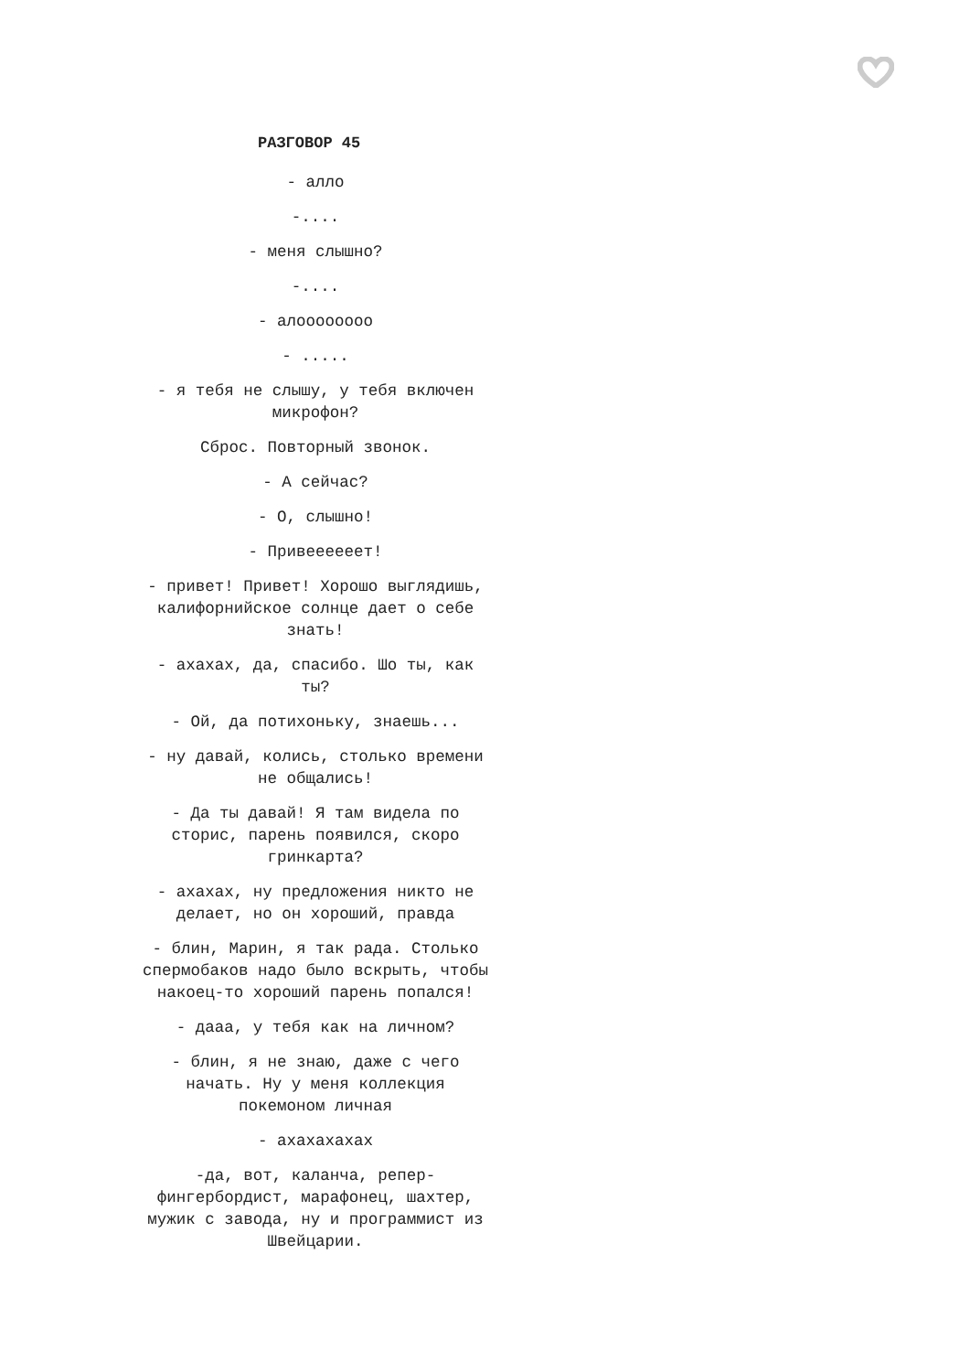РАЗГОВОР 45
- алло
-....
- меня слышно?
-....
- алоооооооо
- .....
- я тебя не слышу, у тебя включен микрофон?
Сброс. Повторный звонок.
- А сейчас?
- О, слышно!
- Привеееееет!
- привет! Привет! Хорошо выглядишь, калифорнийское солнце дает о себе знать!
- ахахах, да, спасибо. Шо ты, как ты?
- Ой, да потихоньку, знаешь...
- ну давай, колись, столько времени не общались!
- Да ты давай! Я там видела по сторис, парень появился, скоро гринкарта?
- ахахах, ну предложения никто не делает, но он хороший, правда
- блин, Марин, я так рада. Столько спермобаков надо было вскрыть, чтобы накоец-то хороший парень попался!
- дааа, у тебя как на личном?
- блин, я не знаю, даже с чего начать. Ну у меня коллекция покемоном личная
- ахахахахах
-да, вот, каланча, репер-фингербордист, марафонец, шахтер, мужик с завода, ну и программист из Швейцарии.